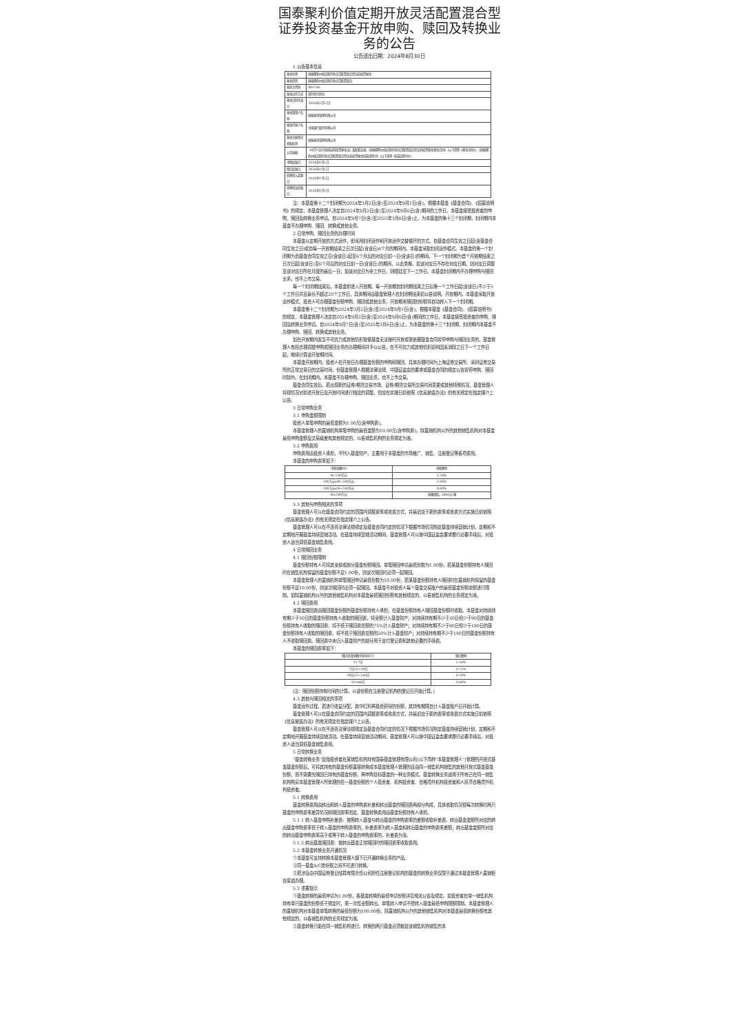国泰聚利价值定期开放灵活配置混合型证券投资基金开放申购、赎回及转换业务的公告
公告送出日期：2024年8月30日
1 公告基本信息
| 基金名称 | 国泰聚利价值定期开放灵活配置混合型证券投资基金 |
| 基金简称 | 国泰聚利价值定期开放灵活配置混合 |
| 基金主代码 | 005746 |
| 基金运作方式 | 契约型开放式 |
| 基金合同生效日 | 2018年3月27日 |
| 基金管理人名称 | 国泰基金管理有限公司 |
| 基金托管人名称 | 中国银行股份有限公司 |
| 基金注册登记机构名称 | 国泰基金管理有限公司 |
| 公告依据 | 《中华人民共和国证券投资基金法》及配套法规、《国泰聚利价值定期开放灵活配置混合型证券投资基金基金合同》(以下简称《基金合同》)、《国泰聚利价值定期开放灵活配置混合型证券投资基金招募说明书》(以下简称《招募说明书》) |
| 申购起始日 | 2024年9月2日 |
| 赎回起始日 | 2024年9月2日 |
| 转换转入起始日 | 2024年9月2日 |
| 转换转出起始日 | 2024年9月2日 |
注：本基金第十二个封闭期为2024年3月2日(含)至2024年9月1日(含)。根据本基金《基金合同》、《招募说明书》的规定，本基金管理人决定自2024年9月2日(含)至2024年9月6日(含)期间的工作日，本基金接受投资者的申购、赎回及转换业务申请。自2024年9月7日(含)至2025年3月6日(含)止，为本基金的第十三个封闭期，封闭期内本基金不办理申购、赎回、转换或其他业务。
2 日常申购、赎回业务的办理时间
本基金以定期开放的方式运作，即采用封闭运作和开放运作交替循环的方式。自基金合同生效之日起(含基金合同生效之日)或自每一开放期结束之日次日起(含该日)6个月的期间内，本基金采取封闭运作模式。本基金的第一个封闭期为自基金合同生效之日(含该日)起至6个月后的对应日前一日(含该日)的期间。下一个封闭期为首个开放期结束之日次日起(含该日)至6个月后的对应日前一日(含该日)的期间，以此类推。如该对应日不存在对应日期，则对应日调整至该对应日所在月度的最后一日；如该对应日为非工作日，则顺延至下一工作日。本基金封闭期内不办理申购与赎回业务，也不上市交易。
每一个封闭期结束后，本基金即进入开放期。每一开放期自封闭期结束之日后第一个工作日起(含该日)不少于5个工作日并且最长不超过20个工作日，具体期间由基金管理人在封闭期结束前公告说明。开放期内，本基金采取开放运作模式，投资人可办理基金份额申购、赎回或其他业务，开放期未赎回的份额将自动转入下一个封闭期。
本基金第十二个封闭期为2024年3月2日(含)至2024年9月1日(含)。根据本基金《基金合同》、《招募说明书》的规定，本基金管理人决定自2024年9月2日(含)至2024年9月6日(含)期间的工作日，本基金接受投资者的申购、赎回及转换业务申请。自2024年9月7日(含)至2025年3月6日(含)止，为本基金的第十三个封闭期，封闭期内本基金不办理申购、赎回、转换或其他业务。
如在开放期内发生不可抗力或其他情形致使基金无法按时开放或需依据基金合同暂停申购与赎回业务的，基金管理人有权合理调整申购或赎回业务的办理期间并予以公告，在不可抗力或其他情形影响因素消除之日下一个工作日起，继续计算该开放期时间。
本基金开放期内，投资人在开放日办理基金份额的申购和赎回，具体办理时间为上海证券交易所、深圳证券交易所的正常交易日的交易时间，但基金管理人根据法律法规、中国证监会的要求或基金合同的规定公告暂停申购、赎回时除外。在封闭期内，本基金不办理申购、赎回业务，也不上市交易。
基金合同生效后，若出现新的证券/期货交易市场、证券/期货交易所交易时间变更或其他特殊情况，基金管理人将视情况对前述开放日及开放时间进行相应的调整，但应在实施日前依照《信息披露办法》的有关规定在指定媒介上公告。
3 日常申购业务
3.1 申购金额限制
投资人单笔申购的最低金额为1.00元(含申购费)。
本基金管理人的直销机构单笔申购的最低金额为10.00元(含申购费)。除直销机构以外的其他销售机构对本基金最低申购金额及交易级差有其他规定的，以各销售机构的业务规定为准。
3.2 申购费用
申购费用由投资人承担，不列入基金财产，主要用于本基金的市场推广、销售、注册登记等各项费用。
本基金的申购费率如下：
| 申购金额(M) | 申购费率 |
| --- | --- |
| M<100万元 | 1.50% |
| 100万元≤M<200万元 | 1.00% |
| 200万元≤M<500万元 | 0.80% |
| M≥500万元 | 按笔收取，1000元/笔 |
3.3 其他与申购相关的事项
基金管理人可以在基金合同约定的范围内调整费率或收费方式，并最迟应于新的费率或收费方式实施日前依照《信息披露办法》的有关规定在指定媒介上公告。
基金管理人可以在不违背法律法规规定及基金合同约定的情况下根据市场情况制定基金持续营销计划，定期和不定期地开展基金持续营销活动。在基金持续营销活动期间，基金管理人可以按中国证监会要求履行必要手续后，对投资人适当调低基金销售费用。
4 日常赎回业务
4.1 赎回份额限制
基金份额持有人可将其全部或部分基金份额赎回。单笔赎回申请最低份数为1.00份，若某基金份额持有人赎回时在销售机构保留的基金份额不足1.00份，则该次赎回时必须一起赎回。
本基金管理人的直销机构单笔赎回申请最低份数为10.00份，若某基金份额持有人赎回时在直销机构保留的基金份额不足10.00份，则该次赎回时必须一起赎回。本基金不对投资人每个基金交易账户的最低基金份额余额进行限制。如除直销机构以外的其他销售机构对本基金最低赎回份额有其他规定的，以各销售机构的业务规定为准。
4.2 赎回费用
本基金赎回费由赎回基金份额的基金份额持有人承担，在基金份额持有人赎回基金份额时收取。本基金对持续持有期少于30日的基金份额持有人收取的赎回费，将全额计入基金财产；对持续持有期不少于30日但少于90日的基金份额持有人收取的赎回费，将不低于赎回费总额的75%计入基金财产；对持续持有期不少于90日但少于180日的基金份额持有人收取的赎回费，将不低于赎回费总额的50%计入基金财产；对持续持有期不少于180日的基金份额持有人不收取赎回费。赎回费中未归入基金财产的部分用于支付登记费和其他必要的手续费。
本基金的赎回费率如下：
| 赎回申请份额持有时间(Y) | 赎回费率 |
| --- | --- |
| Y<7日 | 1.50% |
| 7日≤Y<30日 | 0.75% |
| 30日≤Y<180日 | 0.50% |
| Y≥180日 | 0.00% |
(注：赎回份额持有时间的计算，以该份额在注册登记机构的登记日开始计算。)
4.3 其他与赎回相关的事项
基金运作过程，若进行收益分配，其中红利再投资获得的份额，其持有期限自计入基金账户日开始计算。
基金管理人可以在基金合同约定的范围内调整费率或收费方式，并最迟应于新的费率或收费方式实施日前依照《信息披露办法》的有关规定在指定媒介上公告。
基金管理人可以在不违背法律法规规定及基金合同约定的情况下根据市场情况制定基金持续营销计划，定期和不定期地开展基金持续营销活动。在基金持续营销活动期间，基金管理人可以按中国证监会要求履行必要手续后，对投资人适当调低基金销售费用。
5 日常转换业务
“基金转换业务”是指投资者在某销售机构持有国泰基金管理有限公司(以下简称“本基金管理人”)管理的开放式基金基金份额后，可将其持有的基金份额直接转换成本基金管理人管理的且由同一销售机构销售的其他开放式基金基金份额，而不需要先赎回已持有的基金份额，再申购目标基金的一种业务模式。基金转换业务适用于所有已在同一销售机构购买本基金管理人所管理的任一基金份额的个人投资者、机构投资者、合格境外机构投资者和人民币合格境外机构投资者。
5.1 转换费用
基金转换费用由转出和转入基金的申购费补差和转出基金的赎回费两部分构成，具体收取情况视每次转换时两只基金的申购费率差异情况和赎回费率而定。基金转换费用由基金份额持有人承担。
5.1.1 转入基金申购补差费：按照转入基金与转出基金的申购费率的差额收取补差费。转出基金金额所对应的转出基金申购费率低于转入基金的申购费率的，补差费率为转入基金和转出基金的申购费率差额；转出基金金额所对应的转出基金申购费率高于或等于转入基金的申购费率的，补差费为零。
5.1.2 转出基金赎回费：按转出基金正常赎回时的赎回费率收取费用。
5.2 本基金转换业务开通情况
①本基金可支持转换本基金管理人旗下已开通转换业务的产品。
②同一基金A/C类份额之间不可进行转换。
③若涉及由中国证券登记结算有限责任公司担任注册登记机构的基金的转换业务仅限于通过本基金管理人直销柜台渠道办理。
5.3 重要提示
①基金转换的最低申请为1.00份，各基金转换的最低申请份额详见相关公告及规定。如投资者在单一销售机构持有单只基金的份额低于规定时，需一次性全额转出。单笔转入申请不受转入基金最低申购限额限制。本基金管理人的直销机构对本基金单笔转换的最低份额为100.00份。除直销机构以外的其他销售机构对本基金最低转换份额有其他规定的，以各销售机构的业务规定为准。
②基金转换只能在同一销售机构进行。转换的两只基金必须都是该销售机构销售的本